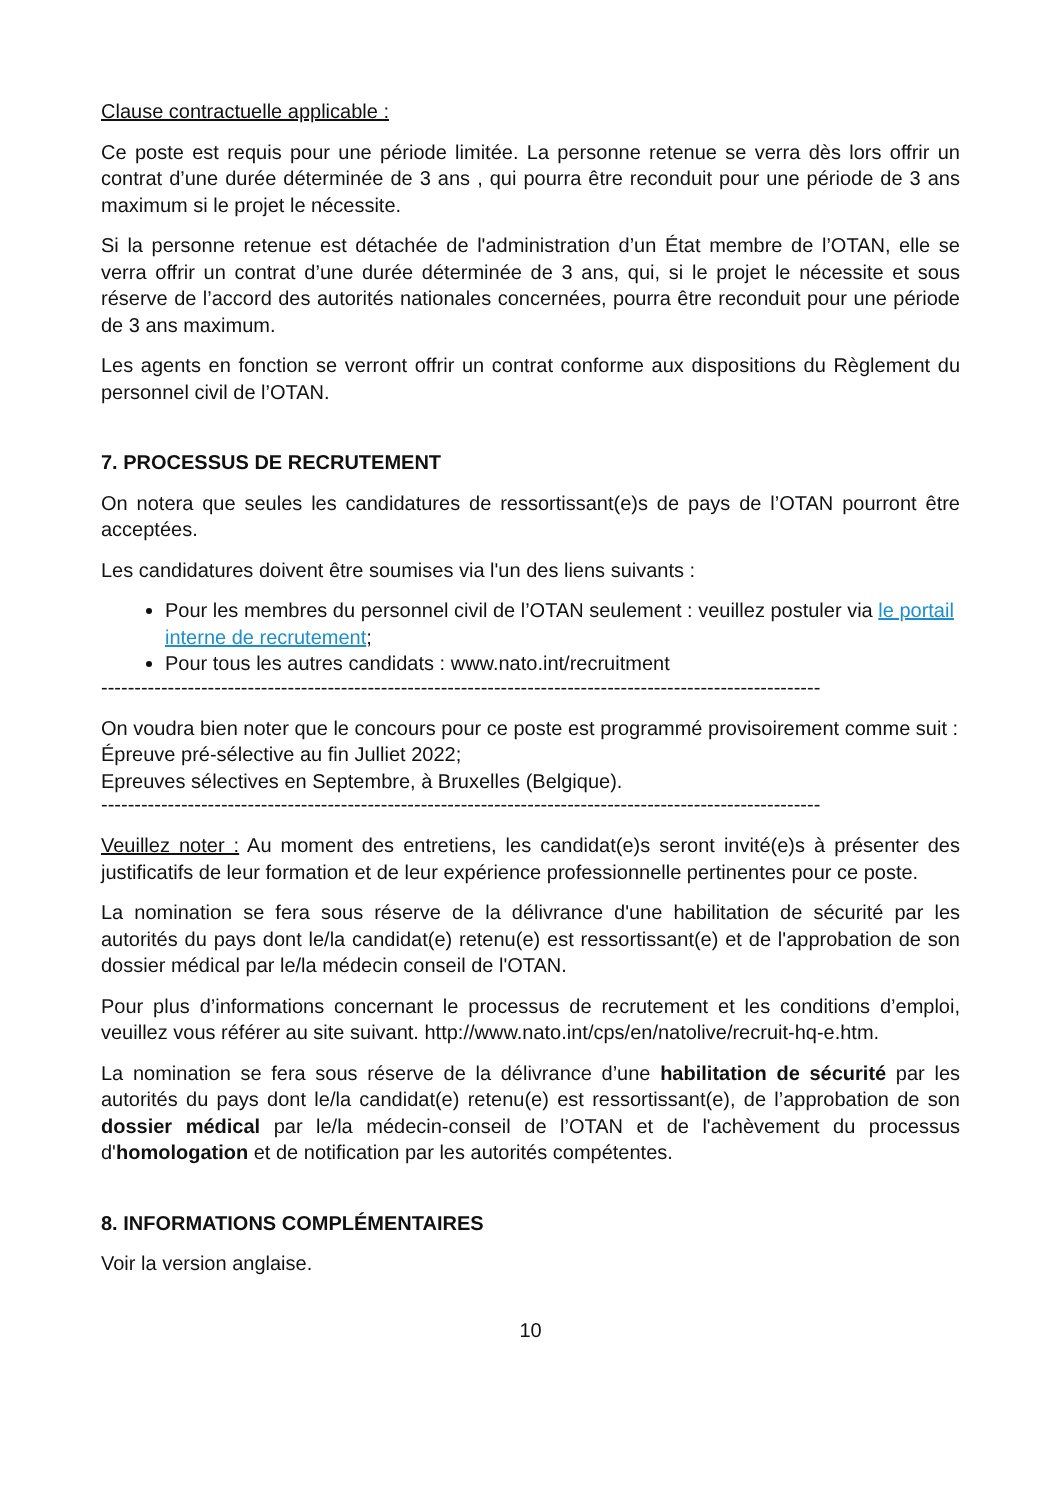Clause contractuelle applicable :
Ce poste est requis pour une période limitée. La personne retenue se verra dès lors offrir un contrat d’une durée déterminée de 3 ans , qui pourra être reconduit pour une période de 3 ans maximum si le projet le nécessite.
Si la personne retenue est détachée de l'administration d’un État membre de l’OTAN, elle se verra offrir un contrat d’une durée déterminée de 3 ans, qui, si le projet le nécessite et sous réserve de l’accord des autorités nationales concernées, pourra être reconduit pour une période de 3 ans maximum.
Les agents en fonction se verront offrir un contrat conforme aux dispositions du Règlement du personnel civil de l’OTAN.
7. PROCESSUS DE RECRUTEMENT
On notera que seules les candidatures de ressortissant(e)s de pays de l’OTAN pourront être acceptées.
Les candidatures doivent être soumises via l'un des liens suivants :
Pour les membres du personnel civil de l’OTAN seulement : veuillez postuler via le portail interne de recrutement;
Pour tous les autres candidats : www.nato.int/recruitment
------------------------------------------------------------------------------------------------------------
On voudra bien noter que le concours pour ce poste est programmé provisoirement comme suit :
Épreuve pré-sélective au fin Julliet 2022;
Epreuves sélectives en Septembre, à Bruxelles (Belgique).
------------------------------------------------------------------------------------------------------------
Veuillez noter : Au moment des entretiens, les candidat(e)s seront invité(e)s à présenter des justificatifs de leur formation et de leur expérience professionnelle pertinentes pour ce poste.
La nomination se fera sous réserve de la délivrance d'une habilitation de sécurité par les autorités du pays dont le/la candidat(e) retenu(e) est ressortissant(e) et de l'approbation de son dossier médical par le/la médecin conseil de l'OTAN.
Pour plus d’informations concernant le processus de recrutement et les conditions d’emploi, veuillez vous référer au site suivant. http://www.nato.int/cps/en/natolive/recruit-hq-e.htm.
La nomination se fera sous réserve de la délivrance d’une habilitation de sécurité par les autorités du pays dont le/la candidat(e) retenu(e) est ressortissant(e), de l’approbation de son dossier médical par le/la médecin-conseil de l’OTAN et de l'achèvement du processus d'homologation et de notification par les autorités compétentes.
8. INFORMATIONS COMPLÉMENTAIRES
Voir la version anglaise.
10